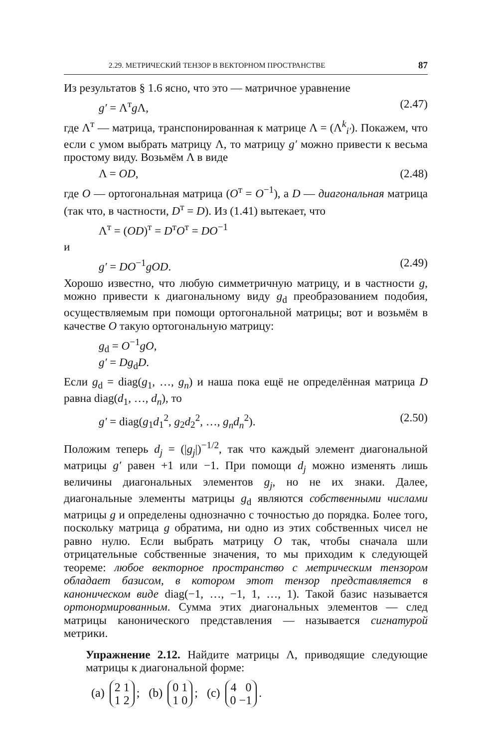2.29. МЕТРИЧЕСКИЙ ТЕНЗОР В ВЕКТОРНОМ ПРОСТРАНСТВЕ 87
Из результатов § 1.6 ясно, что это — матричное уравнение
g′ = Λ<sup>т</sup>g Λ, (2.47)
где Λ<sup>т</sup> — матрица, транспонированная к матрице Λ = (Λ<sup>k</sup><sub>i′</sub>). Покажем, что если с умом выбрать матрицу Λ, то матрицу g′ можно привести к весьма простому виду. Возьмём Λ в виде
Λ = OD, (2.48)
где O — ортогональная матрица (O<sup>т</sup> = O<sup>−1</sup>), а D — диагональная матрица (так что, в частности, D<sup>т</sup> = D). Из (1.41) вытекает, что
Λ<sup>т</sup> = (OD)<sup>т</sup> = D<sup>т</sup>O<sup>т</sup> = DO<sup>−1</sup>
и
g′ = DO<sup>−1</sup>gOD. (2.49)
Хорошо известно, что любую симметричную матрицу, и в частности g, можно привести к диагональному виду g<sub>d</sub> преобразованием подобия, осуществляемым при помощи ортогональной матрицы; вот и возьмём в качестве O такую ортогональную матрицу:
g<sub>d</sub> = O<sup>−1</sup>gO,
g′ = Dg<sub>d</sub>D.
Если g<sub>d</sub> = diag(g<sub>1</sub>, …, g<sub>n</sub>) и наша пока ещё не определённая матрица D равна diag(d<sub>1</sub>, …, d<sub>n</sub>), то
g′ = diag(g<sub>1</sub>d<sub>1</sub><sup>2</sup>, g<sub>2</sub>d<sub>2</sub><sup>2</sup>, …, g<sub>n</sub>d<sub>n</sub><sup>2</sup>). (2.50)
Положим теперь d<sub>j</sub> = (|g<sub>j</sub>|)<sup>−1/2</sup>, так что каждый элемент диагональной матрицы g′ равен +1 или −1. При помощи d<sub>j</sub> можно изменять лишь величины диагональных элементов g<sub>j</sub>, но не их знаки. Далее, диагональные элементы матрицы g<sub>d</sub> являются собственными числами матрицы g и определены однозначно с точностью до порядка. Более того, поскольку матрица g обратима, ни одно из этих собственных чисел не равно нулю. Если выбрать матрицу O так, чтобы сначала шли отрицательные собственные значения, то мы приходим к следующей теореме: любое векторное пространство с метрическим тензором обладает базисом, в котором этот тензор представляется в каноническом виде diag(−1, …, −1, 1, …, 1). Такой базис называется ортонормированным. Сумма этих диагональных элементов — след матрицы канонического представления — называется сигнатурой метрики.
Упражнение 2.12. Найдите матрицы Λ, приводящие следующие матрицы к диагональной форме:
(a) 2 1
1 2; (b) 0 1
1 0; (c) 4 0
0 −1.